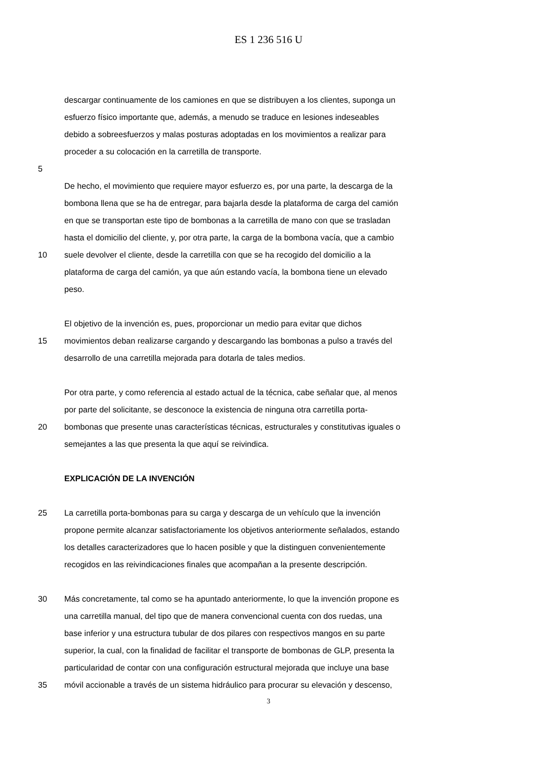ES 1 236 516 U
descargar continuamente de los camiones en que se distribuyen a los clientes, suponga un
esfuerzo físico importante que, además, a menudo se traduce en lesiones indeseables
debido a sobreesfuerzos y malas posturas adoptadas en los movimientos a realizar para
proceder a su colocación en la carretilla de transporte.
5
De hecho, el movimiento que requiere mayor esfuerzo es, por una parte, la descarga de la
bombona llena que se ha de entregar, para bajarla desde la plataforma de carga del camión
en que se transportan este tipo de bombonas a la carretilla de mano con que se trasladan
hasta el domicilio del cliente, y, por otra parte, la carga de la bombona vacía, que a cambio
10 suele devolver el cliente, desde la carretilla con que se ha recogido del domicilio a la
plataforma de carga del camión, ya que aún estando vacía, la bombona tiene un elevado
peso.
El objetivo de la invención es, pues, proporcionar un medio para evitar que dichos
15 movimientos deban realizarse cargando y descargando las bombonas a pulso a través del
desarrollo de una carretilla mejorada para dotarla de tales medios.
Por otra parte, y como referencia al estado actual de la técnica, cabe señalar que, al menos
por parte del solicitante, se desconoce la existencia de ninguna otra carretilla porta-
20 bombonas que presente unas características técnicas, estructurales y constitutivas iguales o
semejantes a las que presenta la que aquí se reivindica.
EXPLICACIÓN DE LA INVENCIÓN
25 La carretilla porta-bombonas para su carga y descarga de un vehículo que la invención
propone permite alcanzar satisfactoriamente los objetivos anteriormente señalados, estando
los detalles caracterizadores que lo hacen posible y que la distinguen convenientemente
recogidos en las reivindicaciones finales que acompañan a la presente descripción.
30 Más concretamente, tal como se ha apuntado anteriormente, lo que la invención propone es
una carretilla manual, del tipo que de manera convencional cuenta con dos ruedas, una
base inferior y una estructura tubular de dos pilares con respectivos mangos en su parte
superior, la cual, con la finalidad de facilitar el transporte de bombonas de GLP, presenta la
particularidad de contar con una configuración estructural mejorada que incluye una base
35 móvil accionable a través de un sistema hidráulico para procurar su elevación y descenso,
3